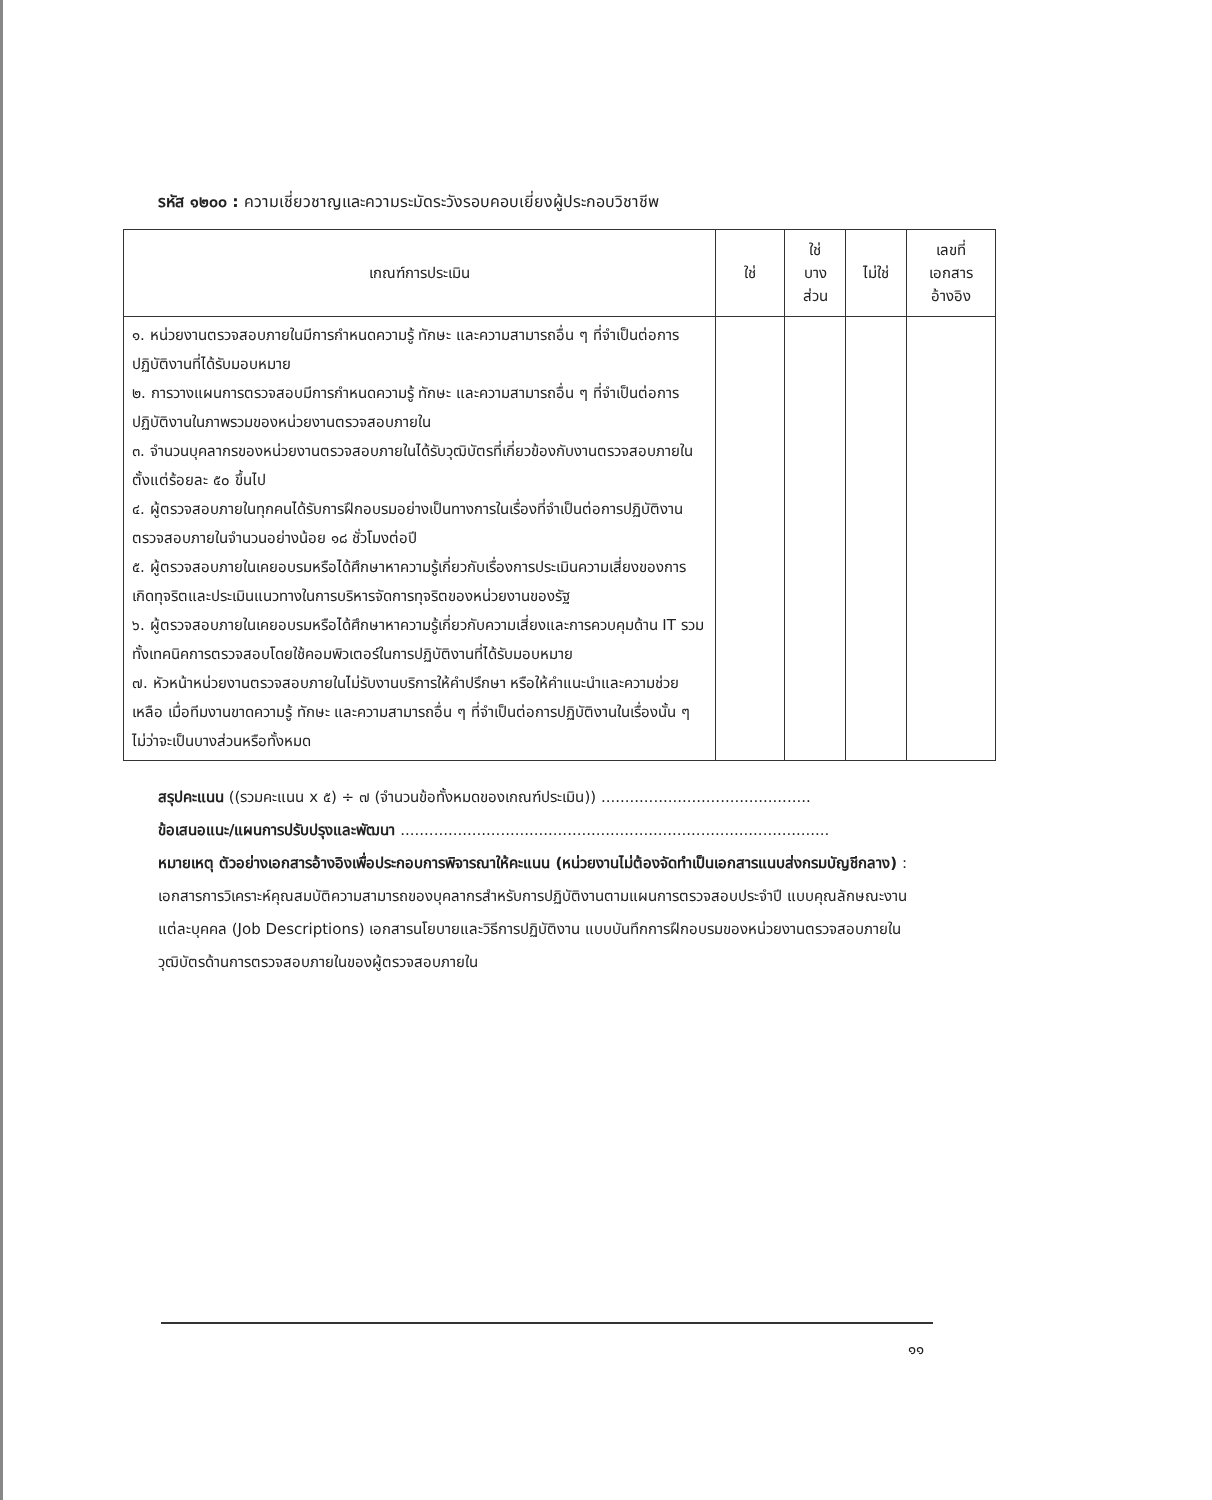รหัส ๑๒๐๐ : ความเชี่ยวชาญและความระมัดระวังรอบคอบเยี่ยงผู้ประกอบวิชาชีพ
| เกณฑ์การประเมิน | ใช่ | ใช่ บาง ส่วน | ไม่ใช่ | เลขที่ เอกสาร อ้างอิง |
| --- | --- | --- | --- | --- |
| ๑. หน่วยงานตรวจสอบภายในมีการกำหนดความรู้ ทักษะ และความสามารถอื่น ๆ ที่จำเป็นต่อการปฏิบัติงานที่ได้รับมอบหมาย ๒. การวางแผนการตรวจสอบมีการกำหนดความรู้ ทักษะ และความสามารถอื่น ๆ ที่จำเป็นต่อการปฏิบัติงานในภาพรวมของหน่วยงานตรวจสอบภายใน ๓. จำนวนบุคลากรของหน่วยงานตรวจสอบภายในได้รับวุฒิบัตรที่เกี่ยวข้องกับงานตรวจสอบภายในตั้งแต่ร้อยละ ๕๐ ขึ้นไป ๔. ผู้ตรวจสอบภายในทุกคนได้รับการฝึกอบรมอย่างเป็นทางการในเรื่องที่จำเป็นต่อการปฏิบัติงานตรวจสอบภายในจำนวนอย่างน้อย ๑๘ ชั่วโมงต่อปี ๕. ผู้ตรวจสอบภายในเคยอบรมหรือได้ศึกษาหาความรู้เกี่ยวกับเรื่องการประเมินความเสี่ยงของการเกิดทุจริตและประเมินแนวทางในการบริหารจัดการทุจริตของหน่วยงานของรัฐ ๖. ผู้ตรวจสอบภายในเคยอบรมหรือได้ศึกษาหาความรู้เกี่ยวกับความเสี่ยงและการควบคุมด้าน IT รวมทั้งเทคนิคการตรวจสอบโดยใช้คอมพิวเตอร์ในการปฏิบัติงานที่ได้รับมอบหมาย ๗. หัวหน้าหน่วยงานตรวจสอบภายในไม่รับงานบริการให้คำปรึกษา หรือให้คำแนะนำและความช่วยเหลือ เมื่อทีมงานขาดความรู้ ทักษะ และความสามารถอื่น ๆ ที่จำเป็นต่อการปฏิบัติงานในเรื่องนั้น ๆ ไม่ว่าจะเป็นบางส่วนหรือทั้งหมด | | | | |
สรุปคะแนน ((รวมคะแนน x ๕) ÷ ๗ (จำนวนข้อทั้งหมดของเกณฑ์ประเมิน)) ............................................
ข้อเสนอแนะ/แผนการปรับปรุงและพัฒนา ..........................................................................................
หมายเหตุ ตัวอย่างเอกสารอ้างอิงเพื่อประกอบการพิจารณาให้คะแนน (หน่วยงานไม่ต้องจัดทำเป็นเอกสารแนบส่งกรมบัญชีกลาง) : เอกสารการวิเคราะห์คุณสมบัติความสามารถของบุคลากรสำหรับการปฏิบัติงานตามแผนการตรวจสอบประจำปี แบบคุณลักษณะงานแต่ละบุคคล (Job Descriptions) เอกสารนโยบายและวิธีการปฏิบัติงาน แบบบันทึกการฝึกอบรมของหน่วยงานตรวจสอบภายใน วุฒิบัตรด้านการตรวจสอบภายในของผู้ตรวจสอบภายใน
๑๑